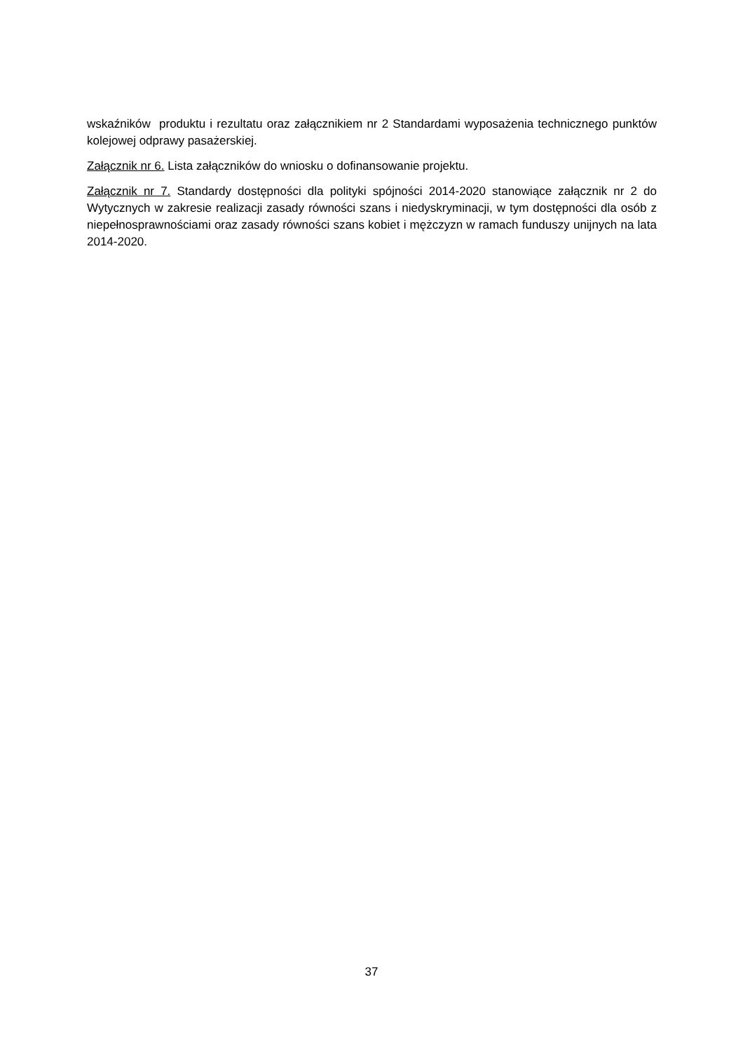wskaźników produktu i rezultatu oraz załącznikiem nr 2 Standardami wyposażenia technicznego punktów kolejowej odprawy pasażerskiej.
Załącznik nr 6. Lista załączników do wniosku o dofinansowanie projektu.
Załącznik nr 7. Standardy dostępności dla polityki spójności 2014-2020 stanowiące załącznik nr 2 do Wytycznych w zakresie realizacji zasady równości szans i niedyskryminacji, w tym dostępności dla osób z niepełnosprawnościami oraz zasady równości szans kobiet i mężczyzn w ramach funduszy unijnych na lata 2014-2020.
37